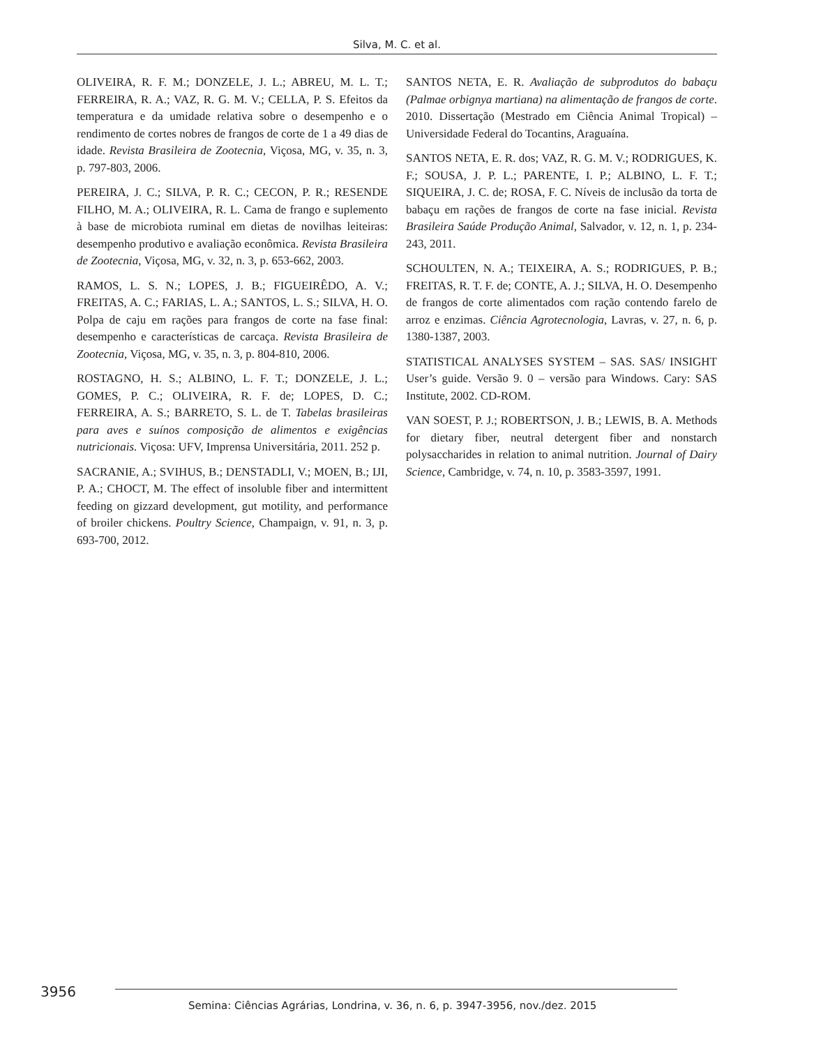Silva, M. C. et al.
OLIVEIRA, R. F. M.; DONZELE, J. L.; ABREU, M. L. T.; FERREIRA, R. A.; VAZ, R. G. M. V.; CELLA, P. S. Efeitos da temperatura e da umidade relativa sobre o desempenho e o rendimento de cortes nobres de frangos de corte de 1 a 49 dias de idade. Revista Brasileira de Zootecnia, Viçosa, MG, v. 35, n. 3, p. 797-803, 2006.
PEREIRA, J. C.; SILVA, P. R. C.; CECON, P. R.; RESENDE FILHO, M. A.; OLIVEIRA, R. L. Cama de frango e suplemento à base de microbiota ruminal em dietas de novilhas leiteiras: desempenho produtivo e avaliação econômica. Revista Brasileira de Zootecnia, Viçosa, MG, v. 32, n. 3, p. 653-662, 2003.
RAMOS, L. S. N.; LOPES, J. B.; FIGUEIRÊDO, A. V.; FREITAS, A. C.; FARIAS, L. A.; SANTOS, L. S.; SILVA, H. O. Polpa de caju em rações para frangos de corte na fase final: desempenho e características de carcaça. Revista Brasileira de Zootecnia, Viçosa, MG, v. 35, n. 3, p. 804-810, 2006.
ROSTAGNO, H. S.; ALBINO, L. F. T.; DONZELE, J. L.; GOMES, P. C.; OLIVEIRA, R. F. de; LOPES, D. C.; FERREIRA, A. S.; BARRETO, S. L. de T. Tabelas brasileiras para aves e suínos composição de alimentos e exigências nutricionais. Viçosa: UFV, Imprensa Universitária, 2011. 252 p.
SACRANIE, A.; SVIHUS, B.; DENSTADLI, V.; MOEN, B.; IJI, P. A.; CHOCT, M. The effect of insoluble fiber and intermittent feeding on gizzard development, gut motility, and performance of broiler chickens. Poultry Science, Champaign, v. 91, n. 3, p. 693-700, 2012.
SANTOS NETA, E. R. Avaliação de subprodutos do babaçu (Palmae orbignya martiana) na alimentação de frangos de corte. 2010. Dissertação (Mestrado em Ciência Animal Tropical) – Universidade Federal do Tocantins, Araguaína.
SANTOS NETA, E. R. dos; VAZ, R. G. M. V.; RODRIGUES, K. F.; SOUSA, J. P. L.; PARENTE, I. P.; ALBINO, L. F. T.; SIQUEIRA, J. C. de; ROSA, F. C. Níveis de inclusão da torta de babaçu em rações de frangos de corte na fase inicial. Revista Brasileira Saúde Produção Animal, Salvador, v. 12, n. 1, p. 234-243, 2011.
SCHOULTEN, N. A.; TEIXEIRA, A. S.; RODRIGUES, P. B.; FREITAS, R. T. F. de; CONTE, A. J.; SILVA, H. O. Desempenho de frangos de corte alimentados com ração contendo farelo de arroz e enzimas. Ciência Agrotecnologia, Lavras, v. 27, n. 6, p. 1380-1387, 2003.
STATISTICAL ANALYSES SYSTEM – SAS. SAS/ INSIGHT User’s guide. Versão 9. 0 – versão para Windows. Cary: SAS Institute, 2002. CD-ROM.
VAN SOEST, P. J.; ROBERTSON, J. B.; LEWIS, B. A. Methods for dietary fiber, neutral detergent fiber and nonstarch polysaccharides in relation to animal nutrition. Journal of Dairy Science, Cambridge, v. 74, n. 10, p. 3583-3597, 1991.
3956
Semina: Ciências Agrárias, Londrina, v. 36, n. 6, p. 3947-3956, nov./dez. 2015